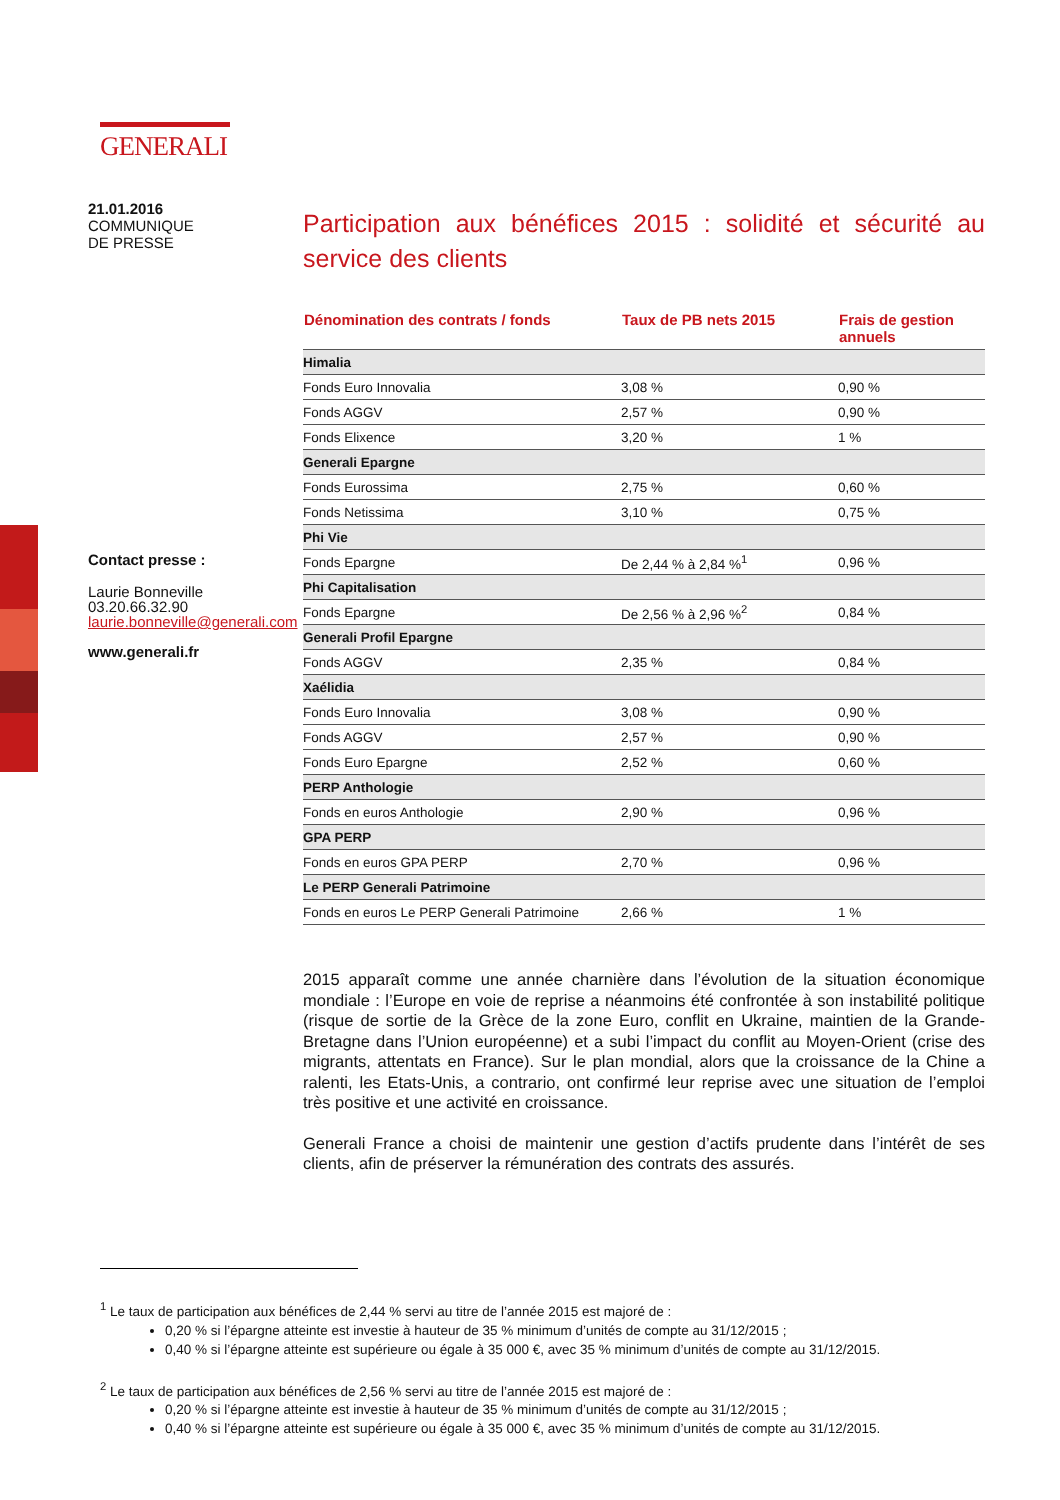GENERALI
21.01.2016
COMMUNIQUE
DE PRESSE
Contact presse :
Laurie Bonneville
03.20.66.32.90
laurie.bonneville@generali.com
www.generali.fr
Participation aux bénéfices 2015 : solidité et sécurité au service des clients
| Dénomination des contrats / fonds | Taux de PB nets 2015 | Frais de gestion annuels |
| --- | --- | --- |
| Himalia | | |
| Fonds Euro Innovalia | 3,08 % | 0,90 % |
| Fonds AGGV | 2,57 % | 0,90 % |
| Fonds Elixence | 3,20 % | 1 % |
| Generali Epargne | | |
| Fonds Eurossima | 2,75 % | 0,60 % |
| Fonds Netissima | 3,10 % | 0,75 % |
| Phi Vie | | |
| Fonds Epargne | De 2,44 % à 2,84 %<sup>1</sup> | 0,96 % |
| Phi Capitalisation | | |
| Fonds Epargne | De 2,56 % à 2,96 %<sup>2</sup> | 0,84 % |
| Generali Profil Epargne | | |
| Fonds AGGV | 2,35 % | 0,84 % |
| Xaélidia | | |
| Fonds Euro Innovalia | 3,08 % | 0,90 % |
| Fonds AGGV | 2,57 % | 0,90 % |
| Fonds Euro Epargne | 2,52 % | 0,60 % |
| PERP Anthologie | | |
| Fonds en euros Anthologie | 2,90 % | 0,96 % |
| GPA PERP | | |
| Fonds en euros GPA PERP | 2,70 % | 0,96 % |
| Le PERP Generali Patrimoine | | |
| Fonds en euros Le PERP Generali Patrimoine | 2,66 % | 1 % |
2015 apparaît comme une année charnière dans l’évolution de la situation économique mondiale : l’Europe en voie de reprise a néanmoins été confrontée à son instabilité politique (risque de sortie de la Grèce de la zone Euro, conflit en Ukraine, maintien de la Grande-Bretagne dans l’Union européenne) et a subi l’impact du conflit au Moyen-Orient (crise des migrants, attentats en France). Sur le plan mondial, alors que la croissance de la Chine a ralenti, les Etats-Unis, a contrario, ont confirmé leur reprise avec une situation de l’emploi très positive et une activité en croissance.
Generali France a choisi de maintenir une gestion d’actifs prudente dans l’intérêt de ses clients, afin de préserver la rémunération des contrats des assurés.
<sup>1</sup> Le taux de participation aux bénéfices de 2,44 % servi au titre de l’année 2015 est majoré de :
0,20 % si l’épargne atteinte est investie à hauteur de 35 % minimum d’unités de compte au 31/12/2015 ;
0,40 % si l’épargne atteinte est supérieure ou égale à 35 000 €, avec 35 % minimum d’unités de compte au 31/12/2015.
<sup>2</sup> Le taux de participation aux bénéfices de 2,56 % servi au titre de l’année 2015 est majoré de :
0,20 % si l’épargne atteinte est investie à hauteur de 35 % minimum d’unités de compte au 31/12/2015 ;
0,40 % si l’épargne atteinte est supérieure ou égale à 35 000 €, avec 35 % minimum d’unités de compte au 31/12/2015.